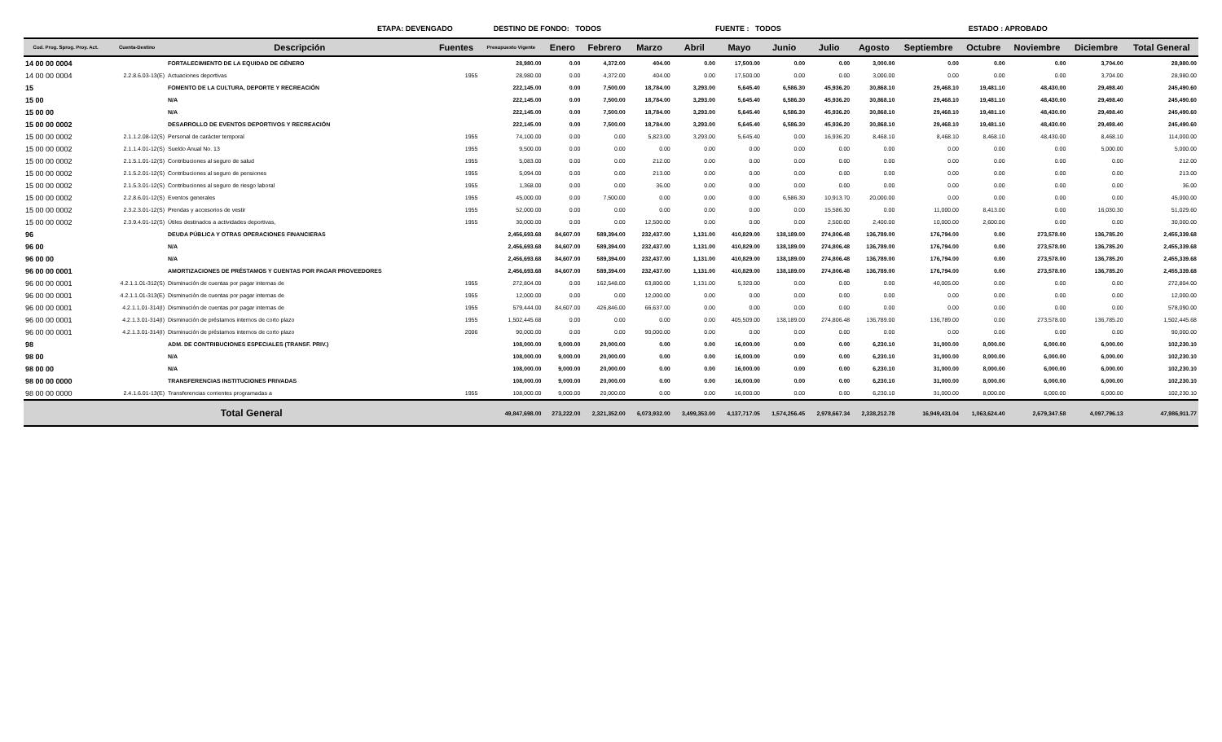ETAPA: DEVENGADO DESTINO DE FONDO: TODOS FUENTE : TODOS ESTADO : APROBADO
| Cod. Prog. Sprog. Proy. Act. | Cuenta-Destino | Descripción | Fuentes | Presupuesto Vigente | Enero | Febrero | Marzo | Abril | Mayo | Junio | Julio | Agosto | Septiembre | Octubre | Noviembre | Diciembre | Total General |
| --- | --- | --- | --- | --- | --- | --- | --- | --- | --- | --- | --- | --- | --- | --- | --- | --- | --- |
| 14 00 00 0004 | | FORTALECIMIENTO DE LA EQUIDAD DE GÉNERO | | 28,980.00 | 0.00 | 4,372.00 | 404.00 | 0.00 | 17,500.00 | 0.00 | 0.00 | 3,000.00 | 0.00 | 0.00 | 0.00 | 3,704.00 | 28,980.00 |
| 14 00 00 0004 | 2.2.8.6.03-13(E) | Actuaciones deportivas | 1955 | 28,980.00 | 0.00 | 4,372.00 | 404.00 | 0.00 | 17,500.00 | 0.00 | 0.00 | 3,000.00 | 0.00 | 0.00 | 0.00 | 3,704.00 | 28,980.00 |
| 15 | | FOMENTO DE LA CULTURA, DEPORTE Y RECREACIÓN | | 222,145.00 | 0.00 | 7,500.00 | 18,784.00 | 3,293.00 | 5,645.40 | 6,586.30 | 45,936.20 | 30,868.10 | 29,468.10 | 19,481.10 | 48,430.00 | 29,498.40 | 245,490.60 |
| 15 00 | | N/A | | 222,145.00 | 0.00 | 7,500.00 | 18,784.00 | 3,293.00 | 5,645.40 | 6,586.30 | 45,936.20 | 30,868.10 | 29,468.10 | 19,481.10 | 48,430.00 | 29,498.40 | 245,490.60 |
| 15 00 00 | | N/A | | 222,145.00 | 0.00 | 7,500.00 | 18,784.00 | 3,293.00 | 5,645.40 | 6,586.30 | 45,936.20 | 30,868.10 | 29,468.10 | 19,481.10 | 48,430.00 | 29,498.40 | 245,490.60 |
| 15 00 00 0002 | | DESARROLLO DE EVENTOS DEPORTIVOS Y RECREACIÓN | | 222,145.00 | 0.00 | 7,500.00 | 18,784.00 | 3,293.00 | 5,645.40 | 6,586.30 | 45,936.20 | 30,868.10 | 29,468.10 | 19,481.10 | 48,430.00 | 29,498.40 | 245,490.60 |
| 15 00 00 0002 | 2.1.1.2.08-12(S) | Personal de carácter temporal | 1955 | 74,100.00 | 0.00 | 0.00 | 5,823.00 | 3,293.00 | 5,645.40 | 0.00 | 16,936.20 | 8,468.10 | 8,468.10 | 8,468.10 | 48,430.00 | 8,468.10 | 114,000.00 |
| 15 00 00 0002 | 2.1.1.4.01-12(S) | Sueldo Anual No. 13 | 1955 | 9,500.00 | 0.00 | 0.00 | 0.00 | 0.00 | 0.00 | 0.00 | 0.00 | 0.00 | 0.00 | 0.00 | 0.00 | 5,000.00 | 5,000.00 |
| 15 00 00 0002 | 2.1.5.1.01-12(S) | Contribuciones al seguro de salud | 1955 | 5,083.00 | 0.00 | 0.00 | 212.00 | 0.00 | 0.00 | 0.00 | 0.00 | 0.00 | 0.00 | 0.00 | 0.00 | 0.00 | 212.00 |
| 15 00 00 0002 | 2.1.5.2.01-12(S) | Contribuciones al seguro de pensiones | 1955 | 5,094.00 | 0.00 | 0.00 | 213.00 | 0.00 | 0.00 | 0.00 | 0.00 | 0.00 | 0.00 | 0.00 | 0.00 | 0.00 | 213.00 |
| 15 00 00 0002 | 2.1.5.3.01-12(S) | Contribuciones al seguro de riesgo laboral | 1955 | 1,368.00 | 0.00 | 0.00 | 36.00 | 0.00 | 0.00 | 0.00 | 0.00 | 0.00 | 0.00 | 0.00 | 0.00 | 0.00 | 36.00 |
| 15 00 00 0002 | 2.2.8.6.01-12(S) | Eventos generales | 1955 | 45,000.00 | 0.00 | 7,500.00 | 0.00 | 0.00 | 0.00 | 6,586.30 | 10,913.70 | 20,000.00 | 0.00 | 0.00 | 0.00 | 0.00 | 45,000.00 |
| 15 00 00 0002 | 2.3.2.3.01-12(S) | Prendas y accesorios de vestir | 1955 | 52,000.00 | 0.00 | 0.00 | 0.00 | 0.00 | 0.00 | 0.00 | 15,586.30 | 0.00 | 11,000.00 | 8,413.00 | 0.00 | 16,030.30 | 51,029.60 |
| 15 00 00 0002 | 2.3.9.4.01-12(S) | Útiles destinados a actividades deportivas, | 1955 | 30,000.00 | 0.00 | 0.00 | 12,500.00 | 0.00 | 0.00 | 0.00 | 2,500.00 | 2,400.00 | 10,000.00 | 2,600.00 | 0.00 | 0.00 | 30,000.00 |
| 96 | | DEUDA PÚBLICA Y OTRAS OPERACIONES FINANCIERAS | | 2,456,693.68 | 84,607.00 | 589,394.00 | 232,437.00 | 1,131.00 | 410,829.00 | 138,189.00 | 274,806.48 | 136,789.00 | 176,794.00 | 0.00 | 273,578.00 | 136,785.20 | 2,455,339.68 |
| 96 00 | | N/A | | 2,456,693.68 | 84,607.00 | 589,394.00 | 232,437.00 | 1,131.00 | 410,829.00 | 138,189.00 | 274,806.48 | 136,789.00 | 176,794.00 | 0.00 | 273,578.00 | 136,785.20 | 2,455,339.68 |
| 96 00 00 | | N/A | | 2,456,693.68 | 84,607.00 | 589,394.00 | 232,437.00 | 1,131.00 | 410,829.00 | 138,189.00 | 274,806.48 | 136,789.00 | 176,794.00 | 0.00 | 273,578.00 | 136,785.20 | 2,455,339.68 |
| 96 00 00 0001 | | AMORTIZACIONES DE PRÉSTAMOS Y CUENTAS POR PAGAR PROVEEDORES | | 2,456,693.68 | 84,607.00 | 589,394.00 | 232,437.00 | 1,131.00 | 410,829.00 | 138,189.00 | 274,806.48 | 136,789.00 | 176,794.00 | 0.00 | 273,578.00 | 136,785.20 | 2,455,339.68 |
| 96 00 00 0001 | 4.2.1.1.01-312(S) | Disminución de cuentas por pagar internas de | 1955 | 272,804.00 | 0.00 | 162,548.00 | 63,800.00 | 1,131.00 | 5,320.00 | 0.00 | 0.00 | 0.00 | 40,005.00 | 0.00 | 0.00 | 0.00 | 272,804.00 |
| 96 00 00 0001 | 4.2.1.1.01-313(E) | Disminución de cuentas por pagar internas de | 1955 | 12,000.00 | 0.00 | 0.00 | 12,000.00 | 0.00 | 0.00 | 0.00 | 0.00 | 0.00 | 0.00 | 0.00 | 0.00 | 0.00 | 12,000.00 |
| 96 00 00 0001 | 4.2.1.1.01-314(I) | Disminución de cuentas por pagar internas de | 1955 | 579,444.00 | 84,607.00 | 426,846.00 | 66,637.00 | 0.00 | 0.00 | 0.00 | 0.00 | 0.00 | 0.00 | 0.00 | 0.00 | 0.00 | 578,090.00 |
| 96 00 00 0001 | 4.2.1.3.01-314(I) | Disminución de préstamos internos de corto plazo | 1955 | 1,502,445.68 | 0.00 | 0.00 | 0.00 | 0.00 | 405,509.00 | 138,189.00 | 274,806.48 | 136,789.00 | 136,789.00 | 0.00 | 273,578.00 | 136,785.20 | 1,502,445.68 |
| 96 00 00 0001 | 4.2.1.3.01-314(I) | Disminución de préstamos internos de corto plazo | 2006 | 90,000.00 | 0.00 | 0.00 | 90,000.00 | 0.00 | 0.00 | 0.00 | 0.00 | 0.00 | 0.00 | 0.00 | 0.00 | 0.00 | 90,000.00 |
| 98 | | ADM. DE CONTRIBUCIONES ESPECIALES (TRANSF. PRIV.) | | 108,000.00 | 9,000.00 | 20,000.00 | 0.00 | 0.00 | 16,000.00 | 0.00 | 0.00 | 6,230.10 | 31,000.00 | 8,000.00 | 6,000.00 | 6,000.00 | 102,230.10 |
| 98 00 | | N/A | | 108,000.00 | 9,000.00 | 20,000.00 | 0.00 | 0.00 | 16,000.00 | 0.00 | 0.00 | 6,230.10 | 31,000.00 | 8,000.00 | 6,000.00 | 6,000.00 | 102,230.10 |
| 98 00 00 | | N/A | | 108,000.00 | 9,000.00 | 20,000.00 | 0.00 | 0.00 | 16,000.00 | 0.00 | 0.00 | 6,230.10 | 31,000.00 | 8,000.00 | 6,000.00 | 6,000.00 | 102,230.10 |
| 98 00 00 0000 | | TRANSFERENCIAS INSTITUCIONES PRIVADAS | | 108,000.00 | 9,000.00 | 20,000.00 | 0.00 | 0.00 | 16,000.00 | 0.00 | 0.00 | 6,230.10 | 31,000.00 | 8,000.00 | 6,000.00 | 6,000.00 | 102,230.10 |
| 98 00 00 0000 | 2.4.1.6.01-13(E) | Transferencias corrientes programadas a | 1955 | 108,000.00 | 9,000.00 | 20,000.00 | 0.00 | 0.00 | 16,000.00 | 0.00 | 0.00 | 6,230.10 | 31,000.00 | 8,000.00 | 6,000.00 | 6,000.00 | 102,230.10 |
| Total General | | | | 49,847,698.00 | 273,222.00 | 2,321,352.00 | 6,073,932.00 | 3,499,353.00 | 4,137,717.05 | 1,574,256.45 | 2,978,667.34 | 2,338,212.78 | 16,949,431.04 | 1,063,624.40 | 2,679,347.58 | 4,097,796.13 | 47,986,911.77 |